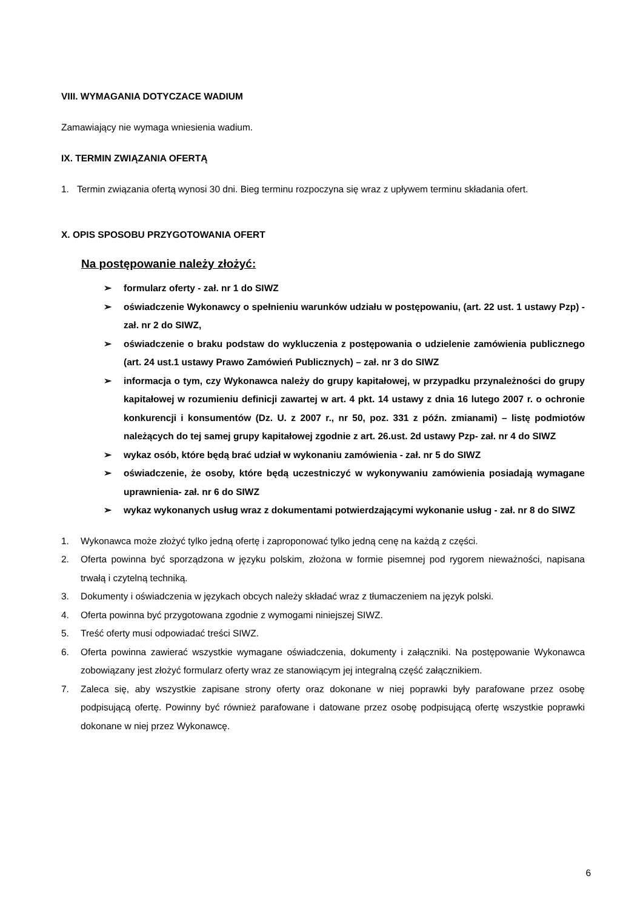VIII. WYMAGANIA DOTYCZACE WADIUM
Zamawiający nie wymaga wniesienia wadium.
IX. TERMIN ZWIĄZANIA OFERTĄ
1. Termin związania ofertą wynosi 30 dni. Bieg terminu rozpoczyna się wraz z upływem terminu składania ofert.
X. OPIS SPOSOBU PRZYGOTOWANIA OFERT
Na postępowanie należy złożyć:
➢ formularz oferty - zał. nr 1 do SIWZ
➢ oświadczenie Wykonawcy o spełnieniu warunków udziału w postępowaniu, (art. 22 ust. 1 ustawy Pzp) - zał. nr 2 do SIWZ,
➢ oświadczenie o braku podstaw do wykluczenia z postępowania o udzielenie zamówienia publicznego (art. 24 ust.1 ustawy Prawo Zamówień Publicznych) – zał. nr 3 do SIWZ
➢ informacja o tym, czy Wykonawca należy do grupy kapitałowej, w przypadku przynależności do grupy kapitałowej w rozumieniu definicji zawartej w art. 4 pkt. 14 ustawy z dnia 16 lutego 2007 r. o ochronie konkurencji i konsumentów (Dz. U. z 2007 r., nr 50, poz. 331 z późn. zmianami) – listę podmiotów należących do tej samej grupy kapitałowej zgodnie z art. 26.ust. 2d ustawy Pzp- zał. nr 4 do SIWZ
➢ wykaz osób, które będą brać udział w wykonaniu zamówienia - zał. nr 5 do SIWZ
➢ oświadczenie, że osoby, które będą uczestniczyć w wykonywaniu zamówienia posiadają wymagane uprawnienia- zał. nr 6 do SIWZ
➢ wykaz wykonanych usług wraz z dokumentami potwierdzającymi wykonanie usług - zał. nr 8 do SIWZ
1. Wykonawca może złożyć tylko jedną ofertę i zaproponować tylko jedną cenę na każdą z części.
2. Oferta powinna być sporządzona w języku polskim, złożona w formie pisemnej pod rygorem nieważności, napisana trwałą i czytelną techniką.
3. Dokumenty i oświadczenia w językach obcych należy składać wraz z tłumaczeniem na język polski.
4. Oferta powinna być przygotowana zgodnie z wymogami niniejszej SIWZ.
5. Treść oferty musi odpowiadać treści SIWZ.
6. Oferta powinna zawierać wszystkie wymagane oświadczenia, dokumenty i załączniki. Na postępowanie Wykonawca zobowiązany jest złożyć formularz oferty wraz ze stanowiącym jej integralną część załącznikiem.
7. Zaleca się, aby wszystkie zapisane strony oferty oraz dokonane w niej poprawki były parafowane przez osobę podpisującą ofertę. Powinny być również parafowane i datowane przez osobę podpisującą ofertę wszystkie poprawki dokonane w niej przez Wykonawcę.
6